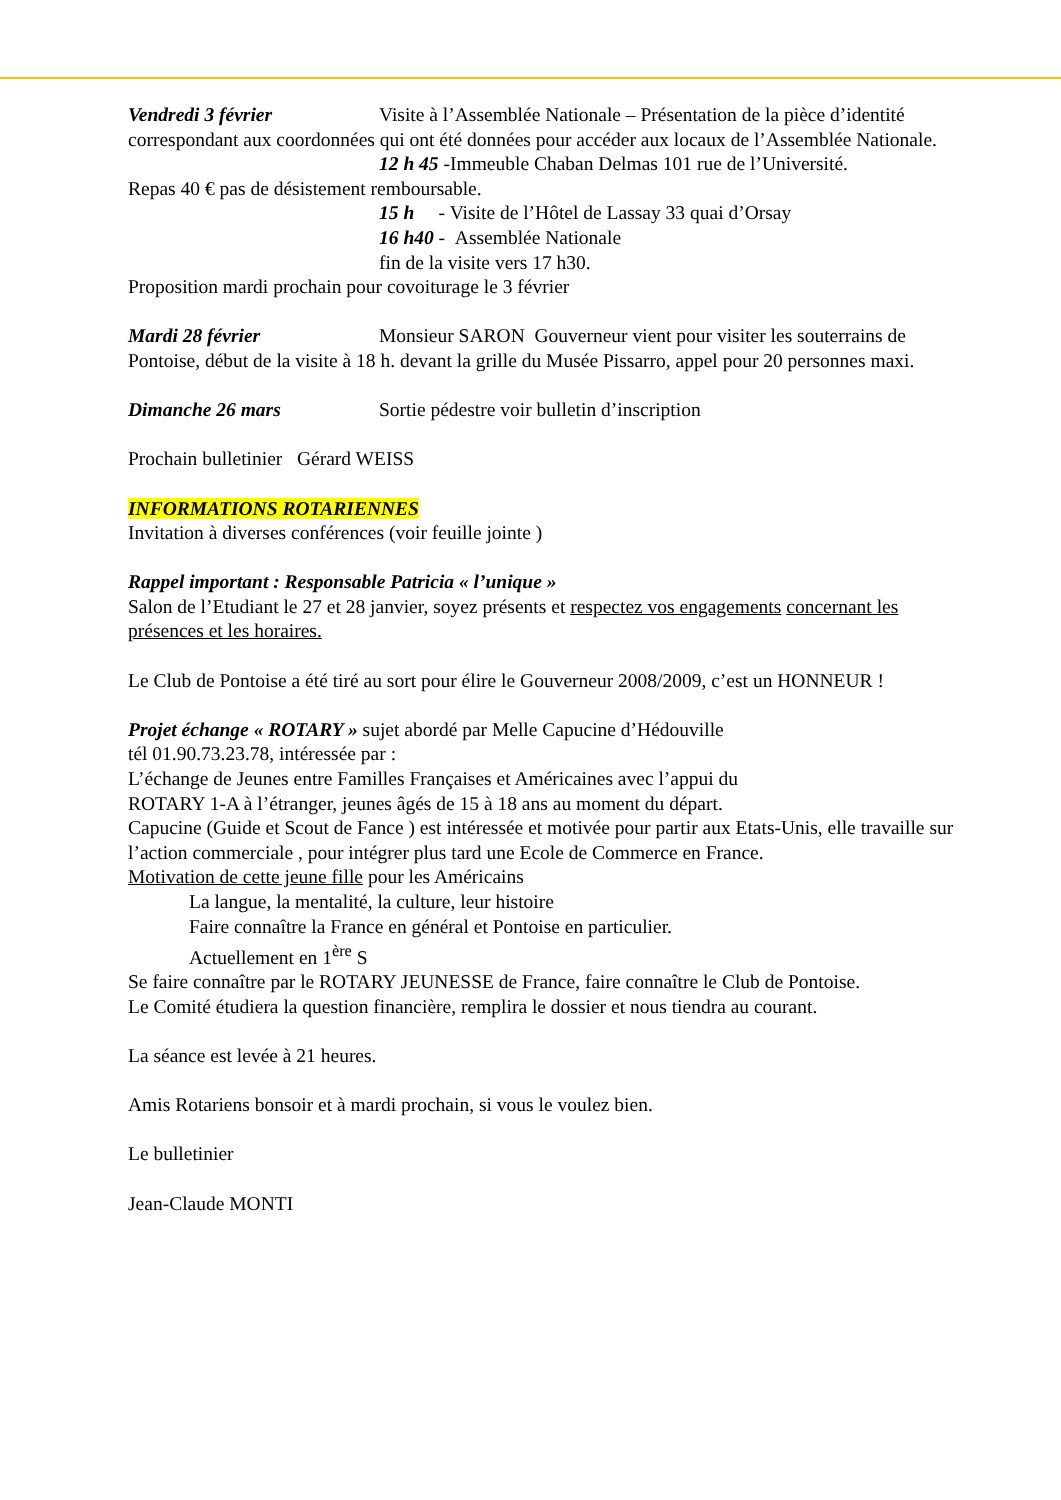Vendredi 3 février Visite à l’Assemblée Nationale – Présentation de la pièce d’identité correspondant aux coordonnées qui ont été données pour accéder aux locaux de l’Assemblée Nationale.
12 h 45 -Immeuble Chaban Delmas 101 rue de l’Université.
Repas 40 € pas de désistement remboursable.
15 h - Visite de l’Hôtel de Lassay 33 quai d’Orsay
16 h40 - Assemblée Nationale
fin de la visite vers 17 h30.
Proposition mardi prochain pour covoiturage le 3 février
Mardi 28 février Monsieur SARON Gouverneur vient pour visiter les souterrains de Pontoise, début de la visite à 18 h. devant la grille du Musée Pissarro, appel pour 20 personnes maxi.
Dimanche 26 mars Sortie pédestre voir bulletin d’inscription
Prochain bulletinier Gérard WEISS
INFORMATIONS ROTARIENNES
Invitation à diverses conférences (voir feuille jointe )
Rappel important : Responsable Patricia « l’unique »
Salon de l’Etudiant le 27 et 28 janvier, soyez présents et respectez vos engagements concernant les présences et les horaires.
Le Club de Pontoise a été tiré au sort pour élire le Gouverneur 2008/2009, c’est un HONNEUR !
Projet échange « ROTARY » sujet abordé par Melle Capucine d’Hédouville
tél 01.90.73.23.78, intéressée par :
L’échange de Jeunes entre Familles Françaises et Américaines avec l’appui du
ROTARY 1-A à l’étranger, jeunes âgés de 15 à 18 ans au moment du départ.
Capucine (Guide et Scout de Fance ) est intéressée et motivée pour partir aux Etats-Unis, elle travaille sur l’action commerciale , pour intégrer plus tard une Ecole de Commerce en France.
Motivation de cette jeune fille pour les Américains
La langue, la mentalité, la culture, leur histoire
Faire connaître la France en général et Pontoise en particulier.
Actuellement en 1<sup>ère</sup> S
Se faire connaître par le ROTARY JEUNESSE de France, faire connaître le Club de Pontoise.
Le Comité étudiera la question financière, remplira le dossier et nous tiendra au courant.
La séance est levée à 21 heures.
Amis Rotariens bonsoir et à mardi prochain, si vous le voulez bien.
Le bulletinier
Jean-Claude MONTI